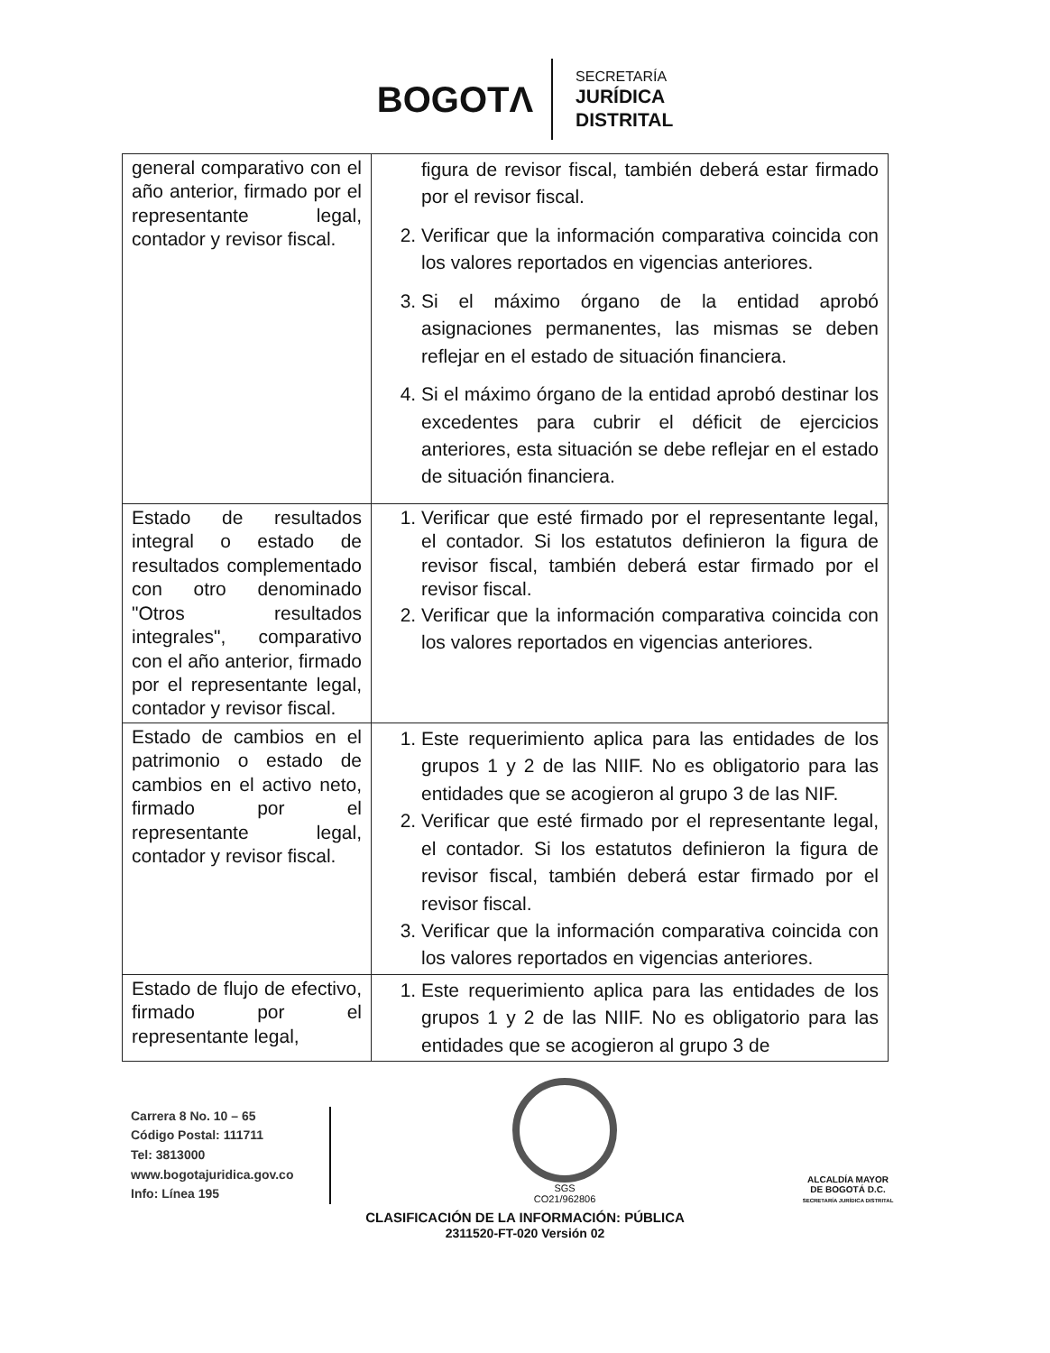BOGOTΛ
SECRETARÍA
JURÍDICA
DISTRITAL
| general comparativo con el año anterior, firmado por el representante legal, contador y revisor fiscal. | figura de revisor fiscal, también deberá estar firmado por el revisor fiscal. 2. Verificar que la información comparativa coincida con los valores reportados en vigencias anteriores. 3. Si el máximo órgano de la entidad aprobó asignaciones permanentes, las mismas se deben reflejar en el estado de situación financiera. 4. Si el máximo órgano de la entidad aprobó destinar los excedentes para cubrir el déficit de ejercicios anteriores, esta situación se debe reflejar en el estado de situación financiera. |
| Estado de resultados integral o estado de resultados complementado con otro denominado "Otros resultados integrales", comparativo con el año anterior, firmado por el representante legal, contador y revisor fiscal. | 1. Verificar que esté firmado por el representante legal, el contador. Si los estatutos definieron la figura de revisor fiscal, también deberá estar firmado por el revisor fiscal. 2. Verificar que la información comparativa coincida con los valores reportados en vigencias anteriores. |
| Estado de cambios en el patrimonio o estado de cambios en el activo neto, firmado por el representante legal, contador y revisor fiscal. | 1. Este requerimiento aplica para las entidades de los grupos 1 y 2 de las NIIF. No es obligatorio para las entidades que se acogieron al grupo 3 de las NIF. 2. Verificar que esté firmado por el representante legal, el contador. Si los estatutos definieron la figura de revisor fiscal, también deberá estar firmado por el revisor fiscal. 3. Verificar que la información comparativa coincida con los valores reportados en vigencias anteriores. |
| Estado de flujo de efectivo, firmado por el representante legal, | 1. Este requerimiento aplica para las entidades de los grupos 1 y 2 de las NIIF. No es obligatorio para las entidades que se acogieron al grupo 3 de |
Carrera 8 No. 10 – 65
Código Postal: 111711
Tel: 3813000
www.bogotajuridica.gov.co
Info: Línea 195
SGS
CO21/962806
ALCALDÍA MAYOR
DE BOGOTÁ D.C.
SECRETARÍA JURÍDICA DISTRITAL
CLASIFICACIÓN DE LA INFORMACIÓN: PÚBLICA
2311520-FT-020 Versión 02